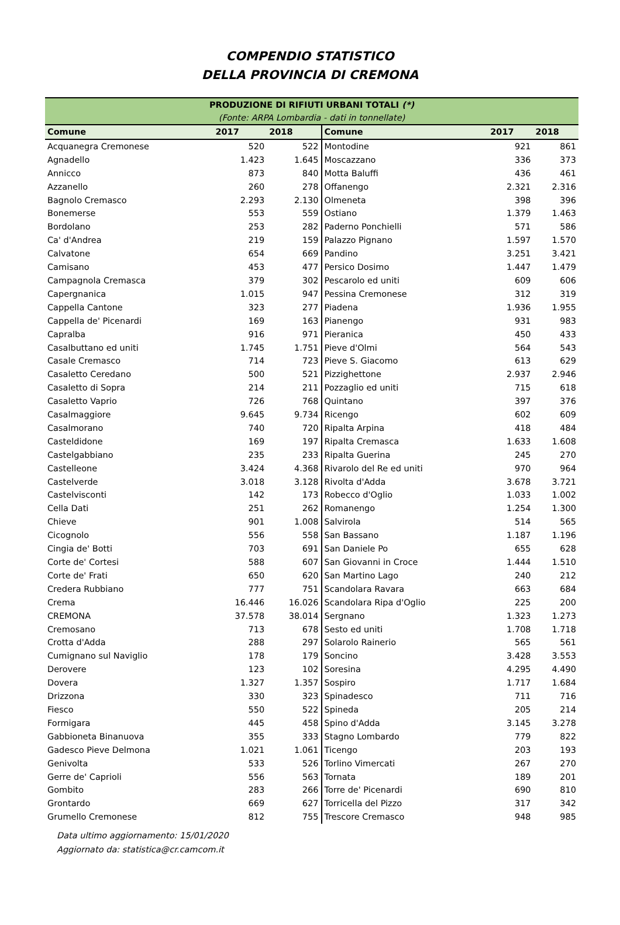COMPENDIO STATISTICO
DELLA PROVINCIA DI CREMONA
| PRODUZIONE DI RIFIUTI URBANI TOTALI (*) | | | | | |
| (Fonte: ARPA Lombardia - dati in tonnellate) | | | | | |
| Comune | 2017 | 2018 | Comune | 2017 | 2018 |
| Acquanegra Cremonese | 520 | 522 | Montodine | 921 | 861 |
| Agnadello | 1.423 | 1.645 | Moscazzano | 336 | 373 |
| Annicco | 873 | 840 | Motta Baluffi | 436 | 461 |
| Azzanello | 260 | 278 | Offanengo | 2.321 | 2.316 |
| Bagnolo Cremasco | 2.293 | 2.130 | Olmeneta | 398 | 396 |
| Bonemerse | 553 | 559 | Ostiano | 1.379 | 1.463 |
| Bordolano | 253 | 282 | Paderno Ponchielli | 571 | 586 |
| Ca' d'Andrea | 219 | 159 | Palazzo Pignano | 1.597 | 1.570 |
| Calvatone | 654 | 669 | Pandino | 3.251 | 3.421 |
| Camisano | 453 | 477 | Persico Dosimo | 1.447 | 1.479 |
| Campagnola Cremasca | 379 | 302 | Pescarolo ed uniti | 609 | 606 |
| Capergnanica | 1.015 | 947 | Pessina Cremonese | 312 | 319 |
| Cappella Cantone | 323 | 277 | Piadena | 1.936 | 1.955 |
| Cappella de' Picenardi | 169 | 163 | Pianengo | 931 | 983 |
| Capralba | 916 | 971 | Pieranica | 450 | 433 |
| Casalbuttano ed uniti | 1.745 | 1.751 | Pieve d'Olmi | 564 | 543 |
| Casale Cremasco | 714 | 723 | Pieve S. Giacomo | 613 | 629 |
| Casaletto Ceredano | 500 | 521 | Pizzighettone | 2.937 | 2.946 |
| Casaletto di Sopra | 214 | 211 | Pozzaglio ed uniti | 715 | 618 |
| Casaletto Vaprio | 726 | 768 | Quintano | 397 | 376 |
| Casalmaggiore | 9.645 | 9.734 | Ricengo | 602 | 609 |
| Casalmorano | 740 | 720 | Ripalta Arpina | 418 | 484 |
| Casteldidone | 169 | 197 | Ripalta Cremasca | 1.633 | 1.608 |
| Castelgabbiano | 235 | 233 | Ripalta Guerina | 245 | 270 |
| Castelleone | 3.424 | 4.368 | Rivarolo del Re ed uniti | 970 | 964 |
| Castelverde | 3.018 | 3.128 | Rivolta d'Adda | 3.678 | 3.721 |
| Castelvisconti | 142 | 173 | Robecco d'Oglio | 1.033 | 1.002 |
| Cella Dati | 251 | 262 | Romanengo | 1.254 | 1.300 |
| Chieve | 901 | 1.008 | Salvirola | 514 | 565 |
| Cicognolo | 556 | 558 | San Bassano | 1.187 | 1.196 |
| Cingia de' Botti | 703 | 691 | San Daniele Po | 655 | 628 |
| Corte de' Cortesi | 588 | 607 | San Giovanni in Croce | 1.444 | 1.510 |
| Corte de' Frati | 650 | 620 | San Martino Lago | 240 | 212 |
| Credera Rubbiano | 777 | 751 | Scandolara Ravara | 663 | 684 |
| Crema | 16.446 | 16.026 | Scandolara Ripa d'Oglio | 225 | 200 |
| CREMONA | 37.578 | 38.014 | Sergnano | 1.323 | 1.273 |
| Cremosano | 713 | 678 | Sesto ed uniti | 1.708 | 1.718 |
| Crotta d'Adda | 288 | 297 | Solarolo Rainerio | 565 | 561 |
| Cumignano sul Naviglio | 178 | 179 | Soncino | 3.428 | 3.553 |
| Derovere | 123 | 102 | Soresina | 4.295 | 4.490 |
| Dovera | 1.327 | 1.357 | Sospiro | 1.717 | 1.684 |
| Drizzona | 330 | 323 | Spinadesco | 711 | 716 |
| Fiesco | 550 | 522 | Spineda | 205 | 214 |
| Formigara | 445 | 458 | Spino d'Adda | 3.145 | 3.278 |
| Gabbioneta Binanuova | 355 | 333 | Stagno Lombardo | 779 | 822 |
| Gadesco Pieve Delmona | 1.021 | 1.061 | Ticengo | 203 | 193 |
| Genivolta | 533 | 526 | Torlino Vimercati | 267 | 270 |
| Gerre de' Caprioli | 556 | 563 | Tornata | 189 | 201 |
| Gombito | 283 | 266 | Torre de' Picenardi | 690 | 810 |
| Grontardo | 669 | 627 | Torricella del Pizzo | 317 | 342 |
| Grumello Cremonese | 812 | 755 | Trescore Cremasco | 948 | 985 |
Data ultimo aggiornamento: 15/01/2020
Aggiornato da: statistica@cr.camcom.it